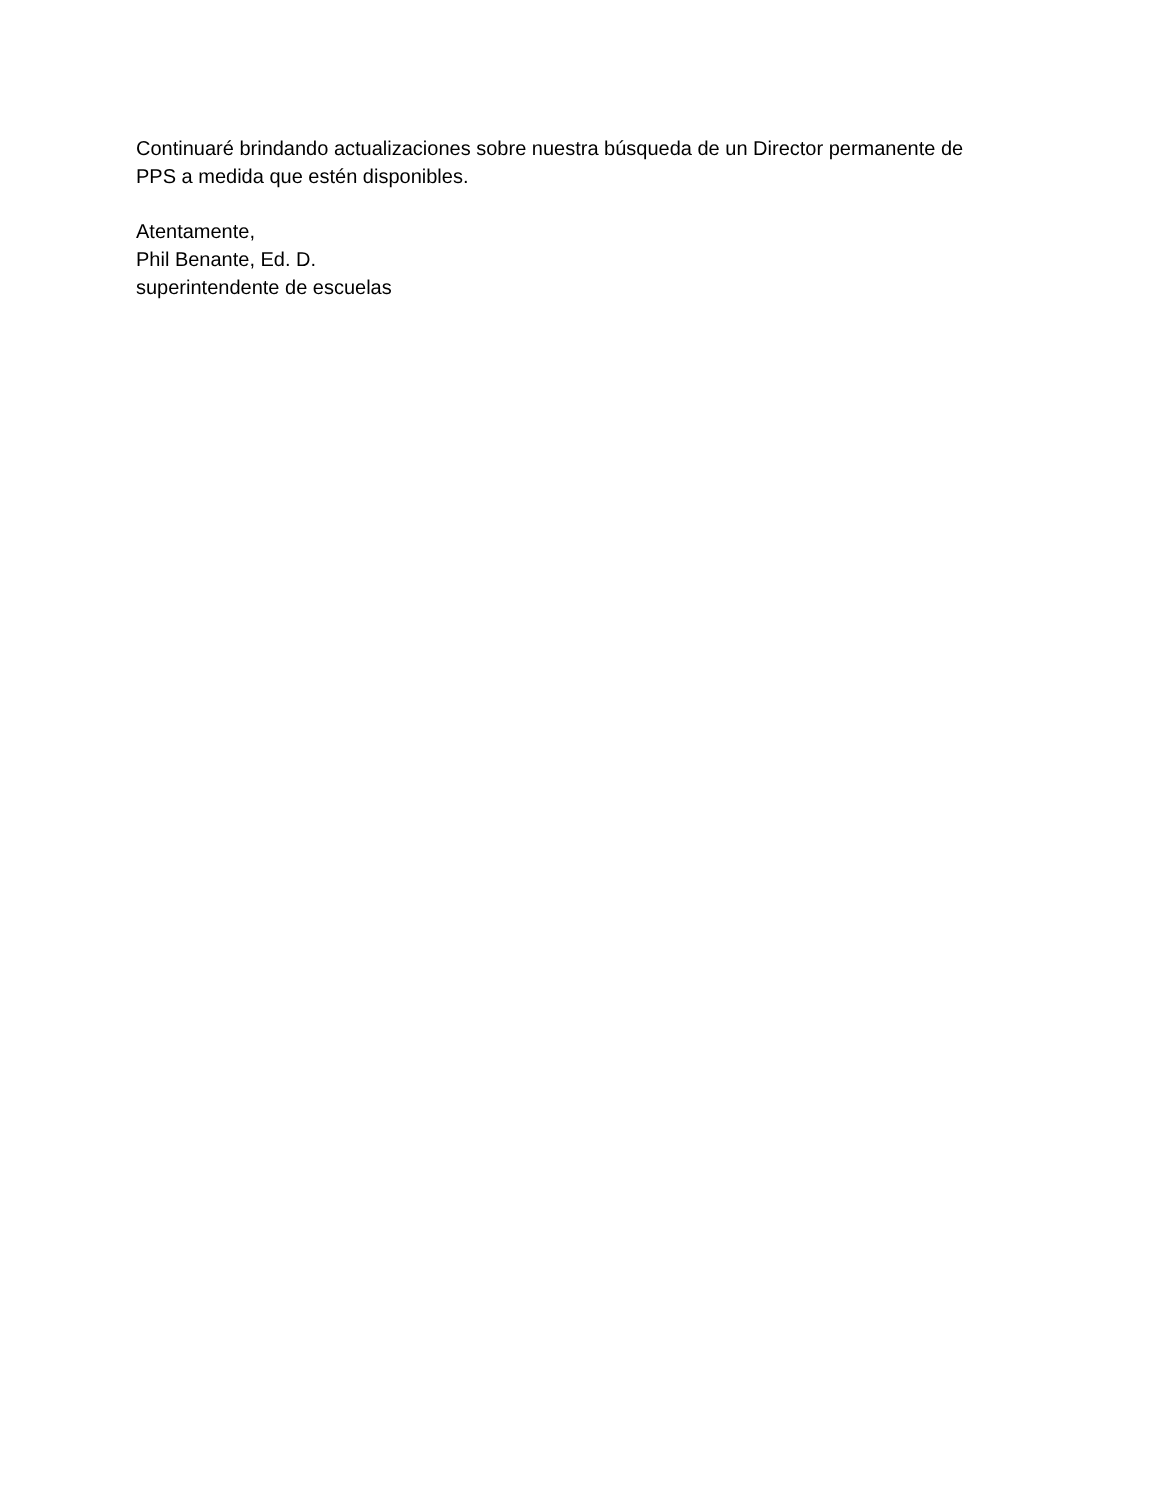Continuaré brindando actualizaciones sobre nuestra búsqueda de un Director permanente de
PPS a medida que estén disponibles.
Atentamente,
Phil Benante, Ed. D.
superintendente de escuelas